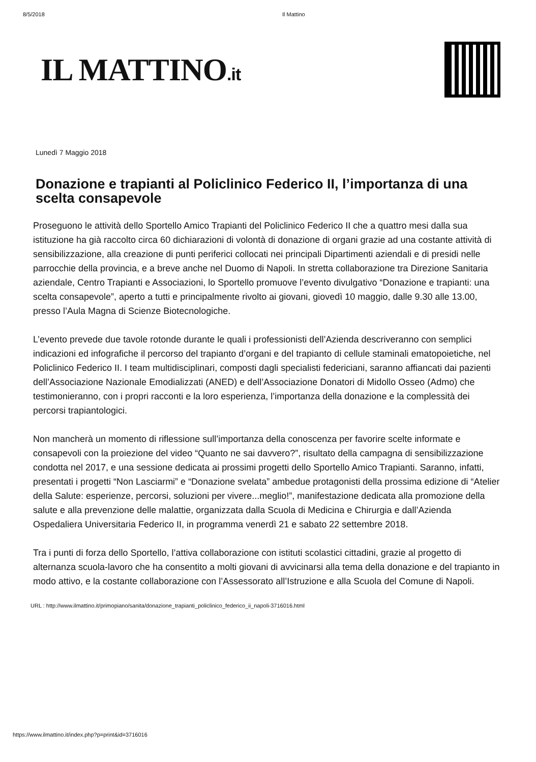8/5/2018 Il Mattino
IL MATTINO.it
Lunedì 7 Maggio 2018
Donazione e trapianti al Policlinico Federico II, l’importanza di una scelta consapevole
Proseguono le attività dello Sportello Amico Trapianti del Policlinico Federico II che a quattro mesi dalla sua istituzione ha già raccolto circa 60 dichiarazioni di volontà di donazione di organi grazie ad una costante attività di sensibilizzazione, alla creazione di punti periferici collocati nei principali Dipartimenti aziendali e di presidi nelle parrocchie della provincia, e a breve anche nel Duomo di Napoli. In stretta collaborazione tra Direzione Sanitaria aziendale, Centro Trapianti e Associazioni, lo Sportello promuove l’evento divulgativo “Donazione e trapianti: una scelta consapevole”, aperto a tutti e principalmente rivolto ai giovani, giovedì 10 maggio, dalle 9.30 alle 13.00, presso l’Aula Magna di Scienze Biotecnologiche.
L’evento prevede due tavole rotonde durante le quali i professionisti dell’Azienda descriveranno con semplici indicazioni ed infografiche il percorso del trapianto d’organi e del trapianto di cellule staminali ematopoietiche, nel Policlinico Federico II. I team multidisciplinari, composti dagli specialisti federiciani, saranno affiancati dai pazienti dell’Associazione Nazionale Emodializzati (ANED) e dell’Associazione Donatori di Midollo Osseo (Admo) che testimonieranno, con i propri racconti e la loro esperienza, l’importanza della donazione e la complessità dei percorsi trapiantologici.
Non mancherà un momento di riflessione sull’importanza della conoscenza per favorire scelte informate e consapevoli con la proiezione del video “Quanto ne sai davvero?”, risultato della campagna di sensibilizzazione condotta nel 2017, e una sessione dedicata ai prossimi progetti dello Sportello Amico Trapianti. Saranno, infatti, presentati i progetti “Non Lasciarmi” e “Donazione svelata” ambedue protagonisti della prossima edizione di “Atelier della Salute: esperienze, percorsi, soluzioni per vivere...meglio!”, manifestazione dedicata alla promozione della salute e alla prevenzione delle malattie, organizzata dalla Scuola di Medicina e Chirurgia e dall’Azienda Ospedaliera Universitaria Federico II, in programma venerdì 21 e sabato 22 settembre 2018.
Tra i punti di forza dello Sportello, l’attiva collaborazione con istituti scolastici cittadini, grazie al progetto di alternanza scuola-lavoro che ha consentito a molti giovani di avvicinarsi alla tema della donazione e del trapianto in modo attivo, e la costante collaborazione con l’Assessorato all’Istruzione e alla Scuola del Comune di Napoli.
URL : http://www.ilmattino.it/primopiano/sanita/donazione_trapianti_policlinico_federico_ii_napoli-3716016.html
https://www.ilmattino.it/index.php?p=print&id=3716016